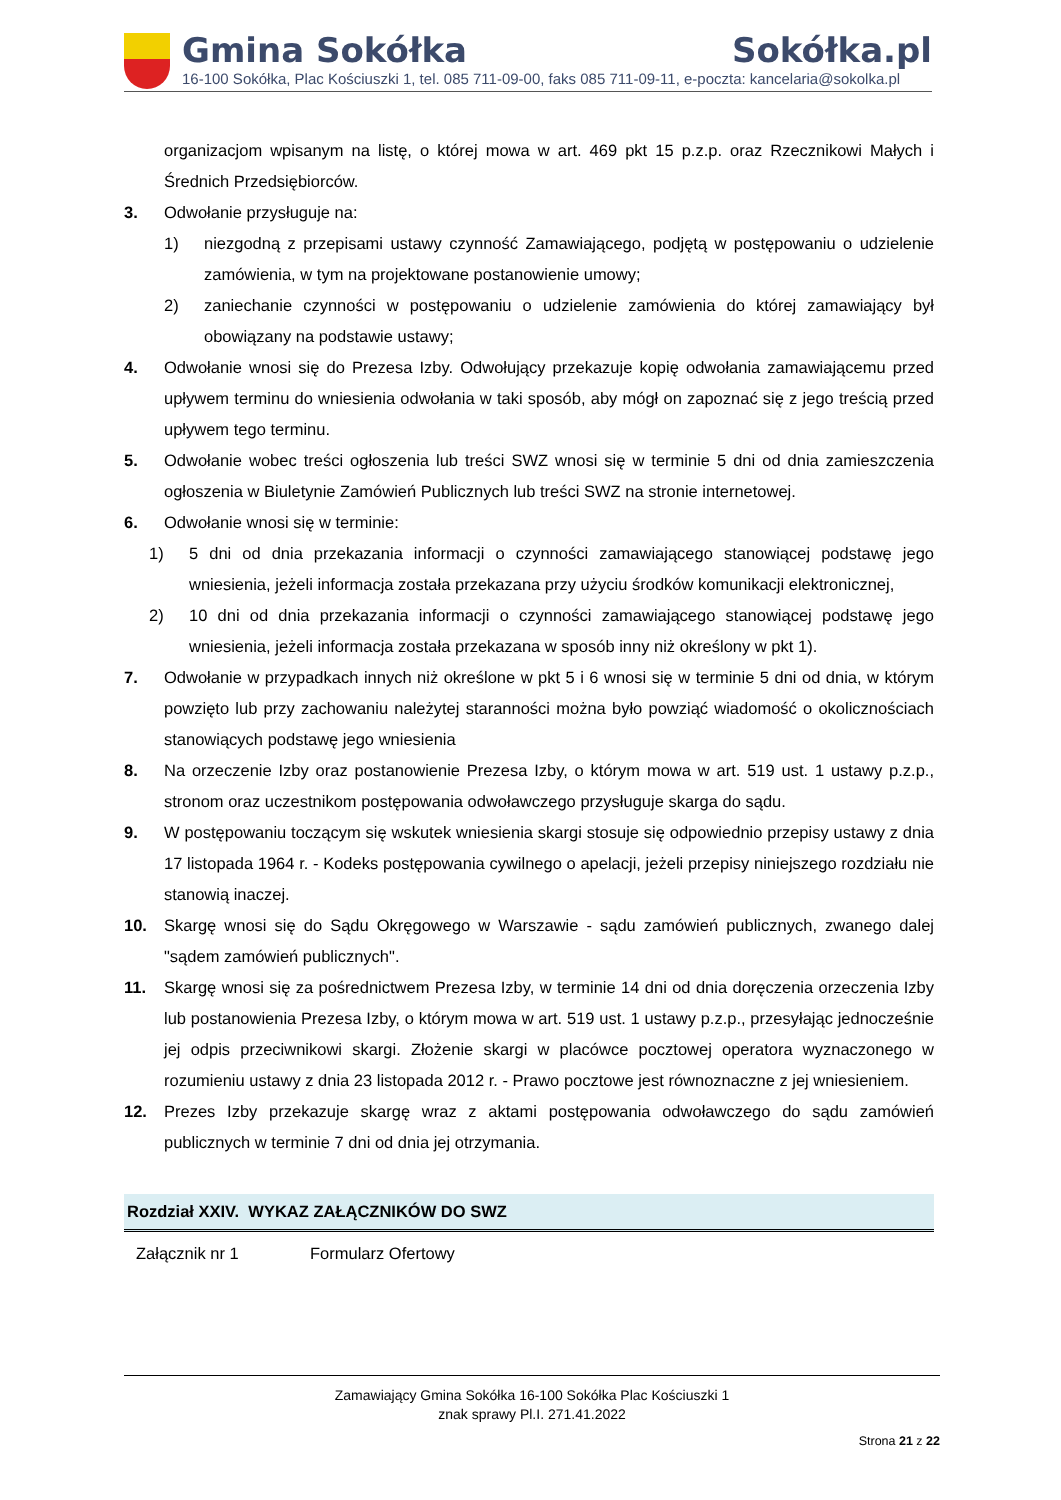Gmina Sokółka Sokółka.pl
16-100 Sokółka, Plac Kościuszki 1, tel. 085 711-09-00, faks 085 711-09-11, e-poczta: kancelaria@sokolka.pl
organizacjom wpisanym na listę, o której mowa w art. 469 pkt 15 p.z.p. oraz Rzecznikowi Małych i Średnich Przedsiębiorców.
3. Odwołanie przysługuje na:
1) niezgodną z przepisami ustawy czynność Zamawiającego, podjętą w postępowaniu o udzielenie zamówienia, w tym na projektowane postanowienie umowy;
2) zaniechanie czynności w postępowaniu o udzielenie zamówienia do której zamawiający był obowiązany na podstawie ustawy;
4. Odwołanie wnosi się do Prezesa Izby. Odwołujący przekazuje kopię odwołania zamawiającemu przed upływem terminu do wniesienia odwołania w taki sposób, aby mógł on zapoznać się z jego treścią przed upływem tego terminu.
5. Odwołanie wobec treści ogłoszenia lub treści SWZ wnosi się w terminie 5 dni od dnia zamieszczenia ogłoszenia w Biuletynie Zamówień Publicznych lub treści SWZ na stronie internetowej.
6. Odwołanie wnosi się w terminie:
1) 5 dni od dnia przekazania informacji o czynności zamawiającego stanowiącej podstawę jego wniesienia, jeżeli informacja została przekazana przy użyciu środków komunikacji elektronicznej,
2) 10 dni od dnia przekazania informacji o czynności zamawiającego stanowiącej podstawę jego wniesienia, jeżeli informacja została przekazana w sposób inny niż określony w pkt 1).
7. Odwołanie w przypadkach innych niż określone w pkt 5 i 6 wnosi się w terminie 5 dni od dnia, w którym powzięto lub przy zachowaniu należytej staranności można było powziąć wiadomość o okolicznościach stanowiących podstawę jego wniesienia
8. Na orzeczenie Izby oraz postanowienie Prezesa Izby, o którym mowa w art. 519 ust. 1 ustawy p.z.p., stronom oraz uczestnikom postępowania odwoławczego przysługuje skarga do sądu.
9. W postępowaniu toczącym się wskutek wniesienia skargi stosuje się odpowiednio przepisy ustawy z dnia 17 listopada 1964 r. - Kodeks postępowania cywilnego o apelacji, jeżeli przepisy niniejszego rozdziału nie stanowią inaczej.
10. Skargę wnosi się do Sądu Okręgowego w Warszawie - sądu zamówień publicznych, zwanego dalej "sądem zamówień publicznych".
11. Skargę wnosi się za pośrednictwem Prezesa Izby, w terminie 14 dni od dnia doręczenia orzeczenia Izby lub postanowienia Prezesa Izby, o którym mowa w art. 519 ust. 1 ustawy p.z.p., przesyłając jednocześnie jej odpis przeciwnikowi skargi. Złożenie skargi w placówce pocztowej operatora wyznaczonego w rozumieniu ustawy z dnia 23 listopada 2012 r. - Prawo pocztowe jest równoznaczne z jej wniesieniem.
12. Prezes Izby przekazuje skargę wraz z aktami postępowania odwoławczego do sądu zamówień publicznych w terminie 7 dni od dnia jej otrzymania.
Rozdział XXIV. WYKAZ ZAŁĄCZNIKÓW DO SWZ
| Załącznik nr 1 | Formularz Ofertowy |
Zamawiający Gmina Sokółka 16-100 Sokółka Plac Kościuszki 1
znak sprawy Pl.I. 271.41.2022
Strona 21 z 22